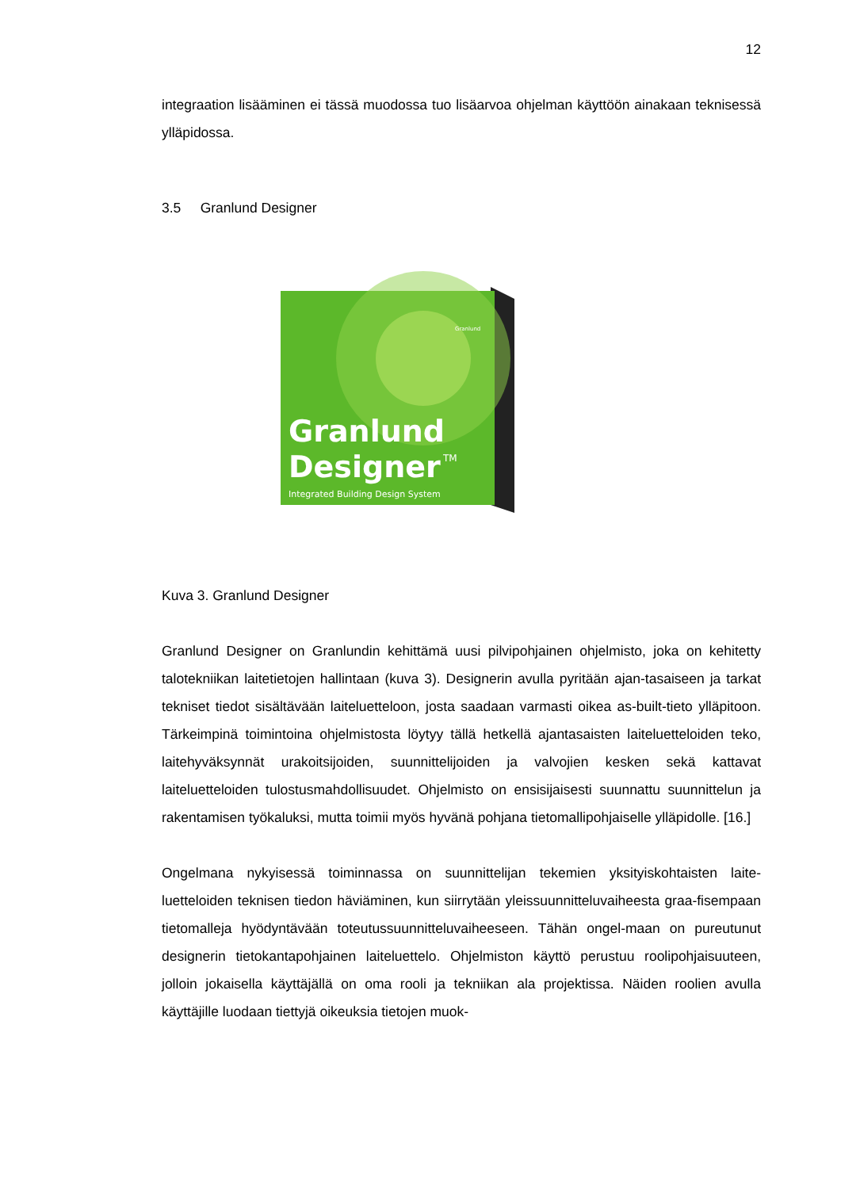12
integraation lisääminen ei tässä muodossa tuo lisäarvoa ohjelman käyttöön ainakaan teknisessä ylläpidossa.
3.5 Granlund Designer
Granlund
Designer
TM
Integrated Building Design System
Granlund
Kuva 3. Granlund Designer
Granlund Designer on Granlundin kehittämä uusi pilvipohjainen ohjelmisto, joka on kehitetty talotekniikan laitetietojen hallintaan (kuva 3). Designerin avulla pyritään ajan-tasaiseen ja tarkat tekniset tiedot sisältävään laiteluetteloon, josta saadaan varmasti oikea as-built-tieto ylläpitoon. Tärkeimpinä toimintoina ohjelmistosta löytyy tällä hetkellä ajantasaisten laiteluetteloiden teko, laitehyväksynnät urakoitsijoiden, suunnittelijoiden ja valvojien kesken sekä kattavat laiteluetteloiden tulostusmahdollisuudet. Ohjelmisto on ensisijaisesti suunnattu suunnittelun ja rakentamisen työkaluksi, mutta toimii myös hyvänä pohjana tietomallipohjaiselle ylläpidolle. [16.]
Ongelmana nykyisessä toiminnassa on suunnittelijan tekemien yksityiskohtaisten laite-luetteloiden teknisen tiedon häviäminen, kun siirrytään yleissuunnitteluvaiheesta graa-fisempaan tietomalleja hyödyntävään toteutussuunnitteluvaiheeseen. Tähän ongel-maan on pureutunut designerin tietokantapohjainen laiteluettelo. Ohjelmiston käyttö perustuu roolipohjaisuuteen, jolloin jokaisella käyttäjällä on oma rooli ja tekniikan ala projektissa. Näiden roolien avulla käyttäjille luodaan tiettyjä oikeuksia tietojen muok-